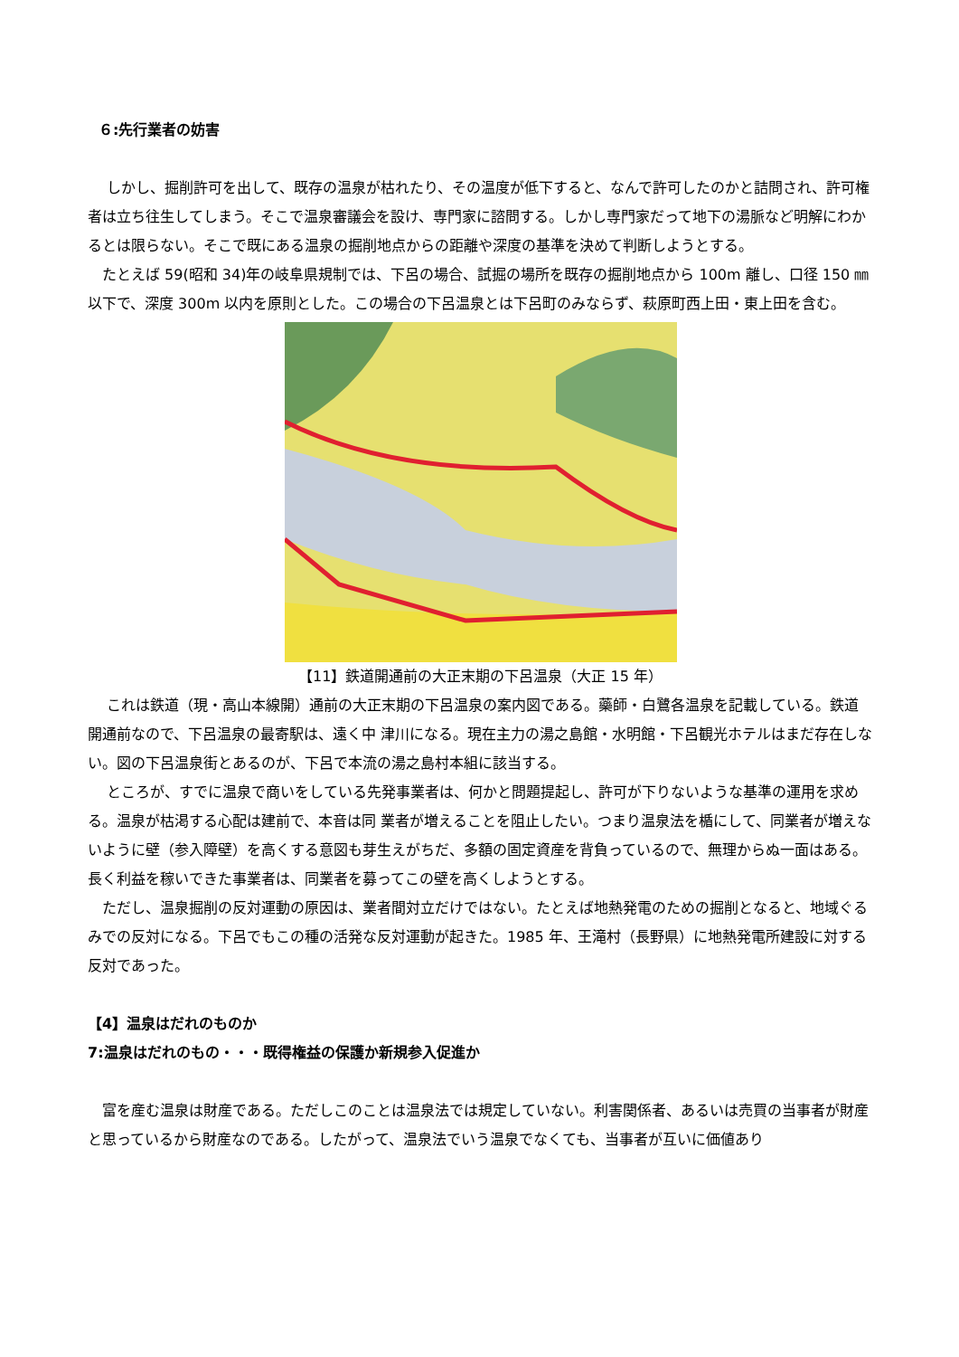６:先行業者の妨害
　 しかし、掘削許可を出して、既存の温泉が枯れたり、その温度が低下すると、なんで許可したのかと詰問され、許可権者は立ち往生してしまう。そこで温泉審議会を設け、専門家に諮問する。しかし専門家だって地下の湯脈など明解にわかるとは限らない。そこで既にある温泉の掘削地点からの距離や深度の基準を決めて判断しようとする。
　たとえば 59(昭和 34)年の岐阜県規制では、下呂の場合、試掘の場所を既存の掘削地点から 100m 離し、口径 150 ㎜以下で、深度 300m 以内を原則とした。この場合の下呂温泉とは下呂町のみならず、萩原町西上田・東上田を含む。
【11】鉄道開通前の大正末期の下呂温泉（大正 15 年）
　 これは鉄道（現・高山本線開）通前の大正末期の下呂温泉の案内図である。藥師・白鷺各温泉を記載している。鉄道開通前なので、下呂温泉の最寄駅は、遠く中 津川になる。現在主力の湯之島館・水明館・下呂観光ホテルはまだ存在しない。図の下呂温泉街とあるのが、下呂で本流の湯之島村本組に該当する。
　 ところが、すでに温泉で商いをしている先発事業者は、何かと問題提起し、許可が下りないような基準の運用を求める。温泉が枯渇する心配は建前で、本音は同 業者が増えることを阻止したい。つまり温泉法を楯にして、同業者が増えないように壁（参入障壁）を高くする意図も芽生えがちだ、多額の固定資産を背負っているので、無理からぬ一面はある。長く利益を稼いできた事業者は、同業者を募ってこの壁を高くしようとする。
　ただし、温泉掘削の反対運動の原因は、業者間対立だけではない。たとえば地熱発電のための掘削となると、地域ぐるみでの反対になる。下呂でもこの種の活発な反対運動が起きた。1985 年、王滝村（長野県）に地熱発電所建設に対する反対であった。
【4】温泉はだれのものか
7:温泉はだれのもの・・・既得権益の保護か新規参入促進か
　富を産む温泉は財産である。ただしこのことは温泉法では規定していない。利害関係者、あるいは売買の当事者が財産と思っているから財産なのである。したがって、温泉法でいう温泉でなくても、当事者が互いに価値あり